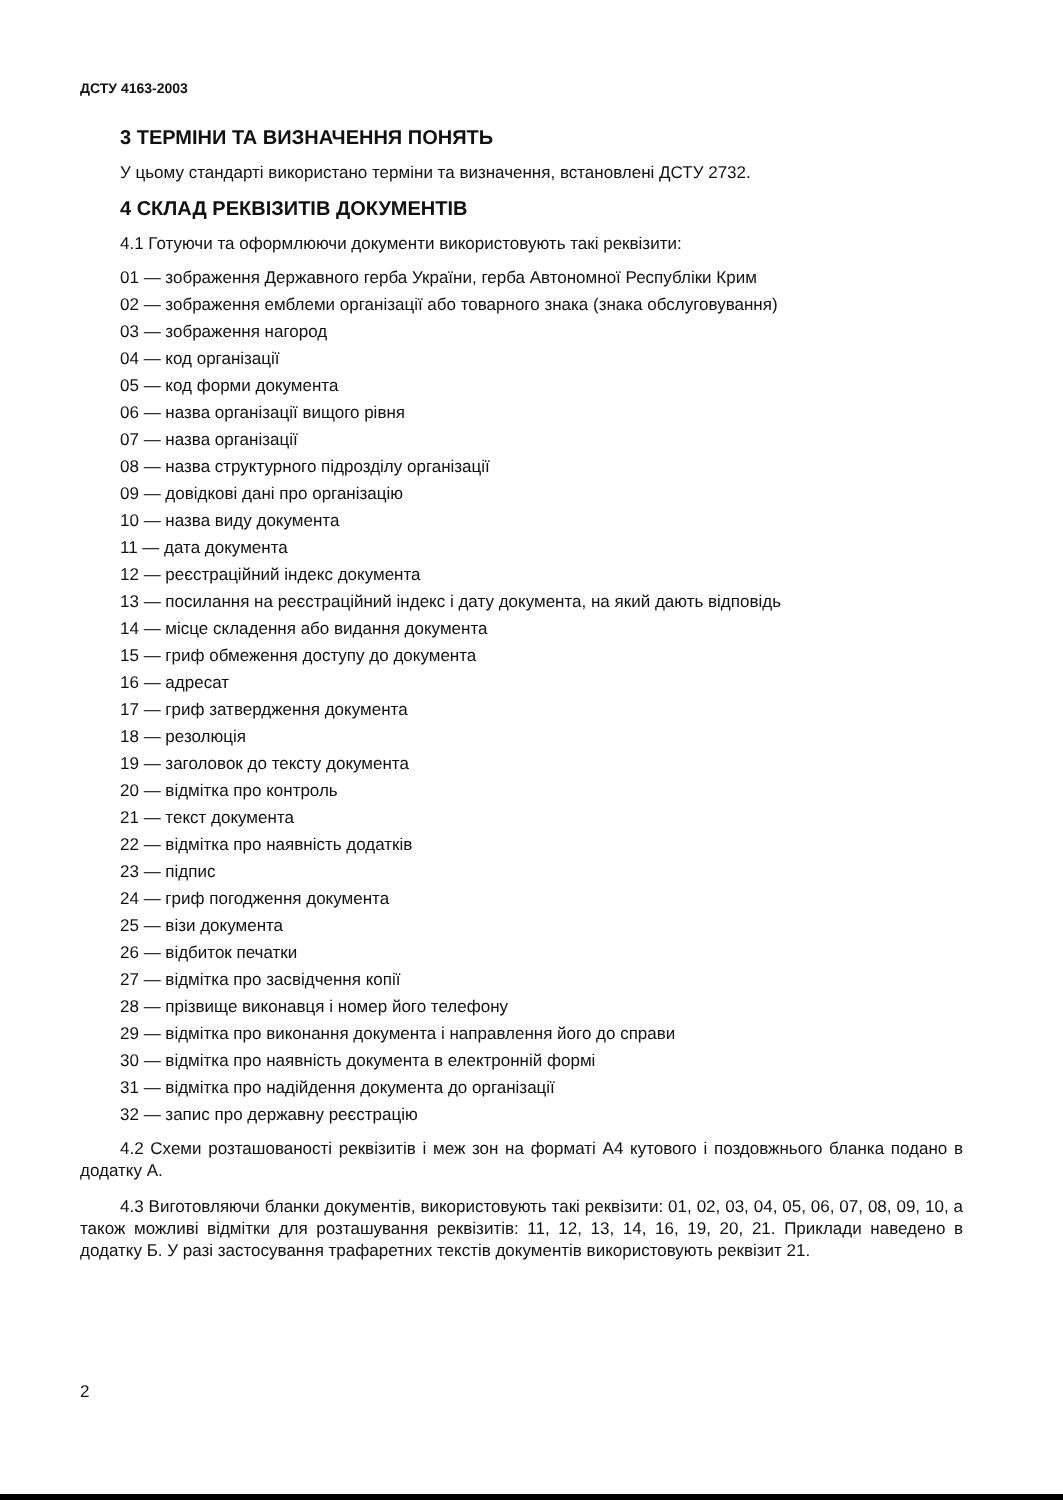ДСТУ 4163-2003
3 ТЕРМІНИ ТА ВИЗНАЧЕННЯ ПОНЯТЬ
У цьому стандарті використано терміни та визначення, встановлені ДСТУ 2732.
4 СКЛАД РЕКВІЗИТІВ ДОКУМЕНТІВ
4.1 Готуючи та оформлюючи документи використовують такі реквізити:
01 — зображення Державного герба України, герба Автономної Республіки Крим
02 — зображення емблеми організації або товарного знака (знака обслуговування)
03 — зображення нагород
04 — код організації
05 — код форми документа
06 — назва організації вищого рівня
07 — назва організації
08 — назва структурного підрозділу організації
09 — довідкові дані про організацію
10 — назва виду документа
11 — дата документа
12 — реєстраційний індекс документа
13 — посилання на реєстраційний індекс і дату документа, на який дають відповідь
14 — місце складення або видання документа
15 — гриф обмеження доступу до документа
16 — адресат
17 — гриф затвердження документа
18 — резолюція
19 — заголовок до тексту документа
20 — відмітка про контроль
21 — текст документа
22 — відмітка про наявність додатків
23 — підпис
24 — гриф погодження документа
25 — візи документа
26 — відбиток печатки
27 — відмітка про засвідчення копії
28 — прізвище виконавця і номер його телефону
29 — відмітка про виконання документа і направлення його до справи
30 — відмітка про наявність документа в електронній формі
31 — відмітка про надійдення документа до організації
32 — запис про державну реєстрацію
4.2 Схеми розташованості реквізитів і меж зон на форматі А4 кутового і поздовжнього бланка подано в додатку А.
4.3 Виготовляючи бланки документів, використовують такі реквізити: 01, 02, 03, 04, 05, 06, 07, 08, 09, 10, а також можливі відмітки для розташування реквізитів: 11, 12, 13, 14, 16, 19, 20, 21. Приклади наведено в додатку Б. У разі застосування трафаретних текстів документів використовують реквізит 21.
2